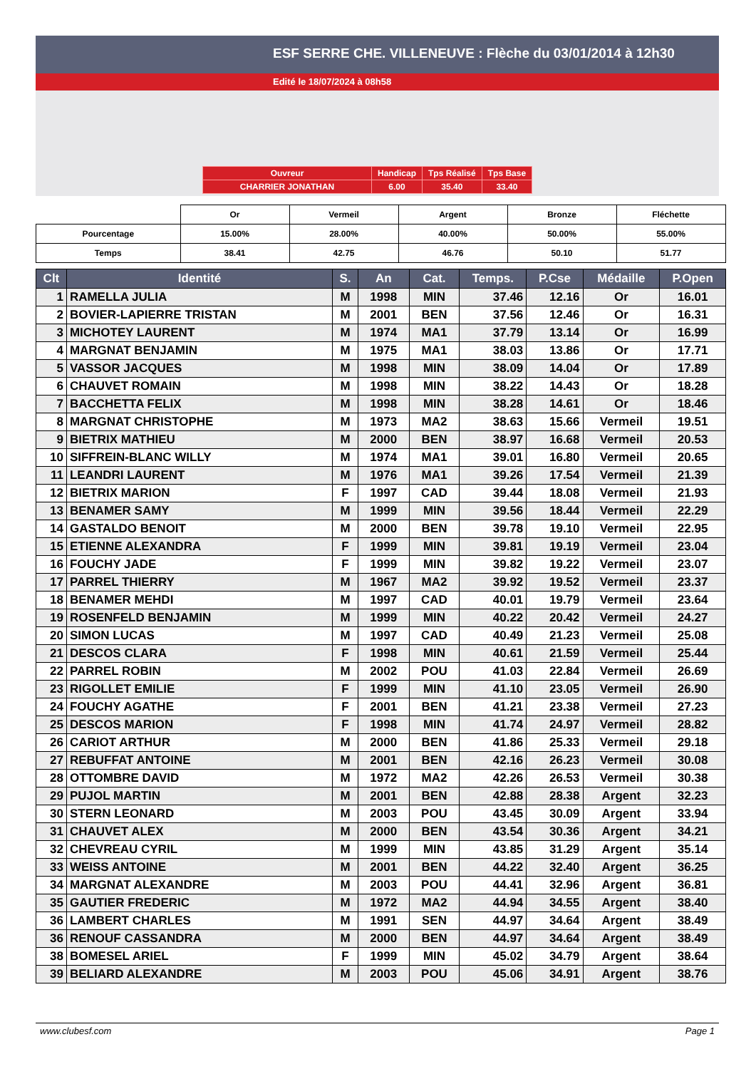ESF SERRE CHE. VILLENEUVE : Flèche du 03/01/2014 à 12h30
Edité le 18/07/2024 à 08h58
| Ouvreur | Handicap | Tps Réalisé | Tps Base |
| CHARRIER JONATHAN | 6.00 | 35.40 | 33.40 |
| | Or | Vermeil | Argent | Bronze | Fléchette |
| Pourcentage | 15.00% | 28.00% | 40.00% | 50.00% | 55.00% |
| Temps | 38.41 | 42.75 | 46.76 | 50.10 | 51.77 |
| Clt | Identité | S. | An | Cat. | Temps. | P.Cse | Médaille | P.Open |
| --- | --- | --- | --- | --- | --- | --- | --- | --- |
| 1 | RAMELLA JULIA | M | 1998 | MIN | 37.46 | 12.16 | Or | 16.01 |
| 2 | BOVIER-LAPIERRE TRISTAN | M | 2001 | BEN | 37.56 | 12.46 | Or | 16.31 |
| 3 | MICHOTEY LAURENT | M | 1974 | MA1 | 37.79 | 13.14 | Or | 16.99 |
| 4 | MARGNAT BENJAMIN | M | 1975 | MA1 | 38.03 | 13.86 | Or | 17.71 |
| 5 | VASSOR JACQUES | M | 1998 | MIN | 38.09 | 14.04 | Or | 17.89 |
| 6 | CHAUVET ROMAIN | M | 1998 | MIN | 38.22 | 14.43 | Or | 18.28 |
| 7 | BACCHETTA FELIX | M | 1998 | MIN | 38.28 | 14.61 | Or | 18.46 |
| 8 | MARGNAT CHRISTOPHE | M | 1973 | MA2 | 38.63 | 15.66 | Vermeil | 19.51 |
| 9 | BIETRIX MATHIEU | M | 2000 | BEN | 38.97 | 16.68 | Vermeil | 20.53 |
| 10 | SIFFREIN-BLANC WILLY | M | 1974 | MA1 | 39.01 | 16.80 | Vermeil | 20.65 |
| 11 | LEANDRI LAURENT | M | 1976 | MA1 | 39.26 | 17.54 | Vermeil | 21.39 |
| 12 | BIETRIX MARION | F | 1997 | CAD | 39.44 | 18.08 | Vermeil | 21.93 |
| 13 | BENAMER SAMY | M | 1999 | MIN | 39.56 | 18.44 | Vermeil | 22.29 |
| 14 | GASTALDO BENOIT | M | 2000 | BEN | 39.78 | 19.10 | Vermeil | 22.95 |
| 15 | ETIENNE ALEXANDRA | F | 1999 | MIN | 39.81 | 19.19 | Vermeil | 23.04 |
| 16 | FOUCHY JADE | F | 1999 | MIN | 39.82 | 19.22 | Vermeil | 23.07 |
| 17 | PARREL THIERRY | M | 1967 | MA2 | 39.92 | 19.52 | Vermeil | 23.37 |
| 18 | BENAMER MEHDI | M | 1997 | CAD | 40.01 | 19.79 | Vermeil | 23.64 |
| 19 | ROSENFELD BENJAMIN | M | 1999 | MIN | 40.22 | 20.42 | Vermeil | 24.27 |
| 20 | SIMON LUCAS | M | 1997 | CAD | 40.49 | 21.23 | Vermeil | 25.08 |
| 21 | DESCOS CLARA | F | 1998 | MIN | 40.61 | 21.59 | Vermeil | 25.44 |
| 22 | PARREL ROBIN | M | 2002 | POU | 41.03 | 22.84 | Vermeil | 26.69 |
| 23 | RIGOLLET EMILIE | F | 1999 | MIN | 41.10 | 23.05 | Vermeil | 26.90 |
| 24 | FOUCHY AGATHE | F | 2001 | BEN | 41.21 | 23.38 | Vermeil | 27.23 |
| 25 | DESCOS MARION | F | 1998 | MIN | 41.74 | 24.97 | Vermeil | 28.82 |
| 26 | CARIOT ARTHUR | M | 2000 | BEN | 41.86 | 25.33 | Vermeil | 29.18 |
| 27 | REBUFFAT ANTOINE | M | 2001 | BEN | 42.16 | 26.23 | Vermeil | 30.08 |
| 28 | OTTOMBRE DAVID | M | 1972 | MA2 | 42.26 | 26.53 | Vermeil | 30.38 |
| 29 | PUJOL MARTIN | M | 2001 | BEN | 42.88 | 28.38 | Argent | 32.23 |
| 30 | STERN LEONARD | M | 2003 | POU | 43.45 | 30.09 | Argent | 33.94 |
| 31 | CHAUVET ALEX | M | 2000 | BEN | 43.54 | 30.36 | Argent | 34.21 |
| 32 | CHEVREAU CYRIL | M | 1999 | MIN | 43.85 | 31.29 | Argent | 35.14 |
| 33 | WEISS ANTOINE | M | 2001 | BEN | 44.22 | 32.40 | Argent | 36.25 |
| 34 | MARGNAT ALEXANDRE | M | 2003 | POU | 44.41 | 32.96 | Argent | 36.81 |
| 35 | GAUTIER FREDERIC | M | 1972 | MA2 | 44.94 | 34.55 | Argent | 38.40 |
| 36 | LAMBERT CHARLES | M | 1991 | SEN | 44.97 | 34.64 | Argent | 38.49 |
| 36 | RENOUF CASSANDRA | M | 2000 | BEN | 44.97 | 34.64 | Argent | 38.49 |
| 38 | BOMESEL ARIEL | F | 1999 | MIN | 45.02 | 34.79 | Argent | 38.64 |
| 39 | BELIARD ALEXANDRE | M | 2003 | POU | 45.06 | 34.91 | Argent | 38.76 |
www.clubesf.com Page 1